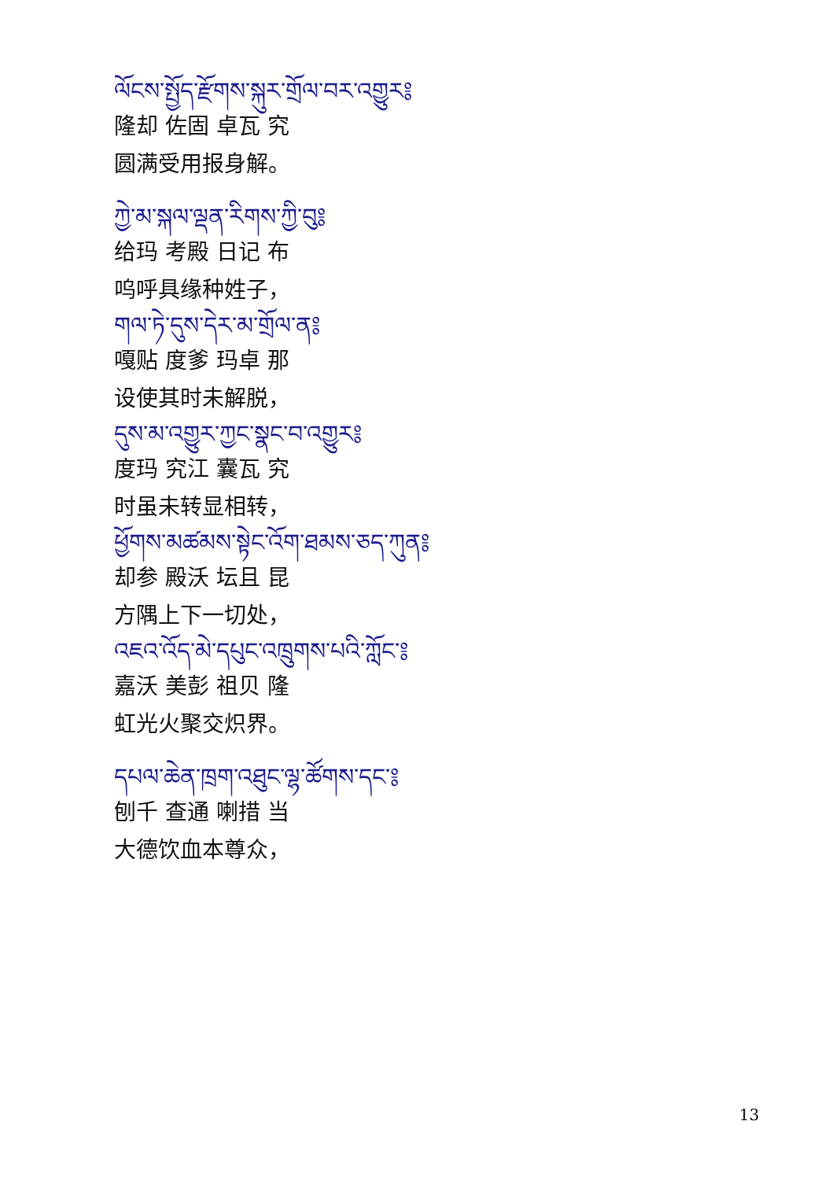ལོངས་སྤྱོད་རྫོགས་སྐུར་གྲོལ་བར་འགྱུར༔
隆却 佐固 卓瓦 究
圆满受用报身解。
ཀྱེ་མ་སྐལ་ལྡན་རིགས་ཀྱི་བུ༔
给玛 考殿 日记 布
呜呼具缘种姓子，
གལ་ཏེ་དུས་དེར་མ་གྲོལ་ན༔
嘎贴 度爹 玛卓 那
设使其时未解脱，
དུས་མ་འགྱུར་ཀྱང་སྣང་བ་འགྱུར༔
度玛 究江 囊瓦 究
时虽未转显相转，
ཕྱོགས་མཚམས་སྟེང་འོག་ཐམས་ཅད་ཀུན༔
却参 殿沃 坛且 昆
方隅上下一切处，
འཇའ་འོད་མེ་དཔུང་འཁྲུགས་པའི་ཀློང་༔
嘉沃 美彭 祖贝 隆
虹光火聚交炽界。
དཔལ་ཆེན་ཁྲག་འཐུང་ལྷ་ཚོགས་དང་༔
刨千 查通 喇措 当
大德饮血本尊众，
13